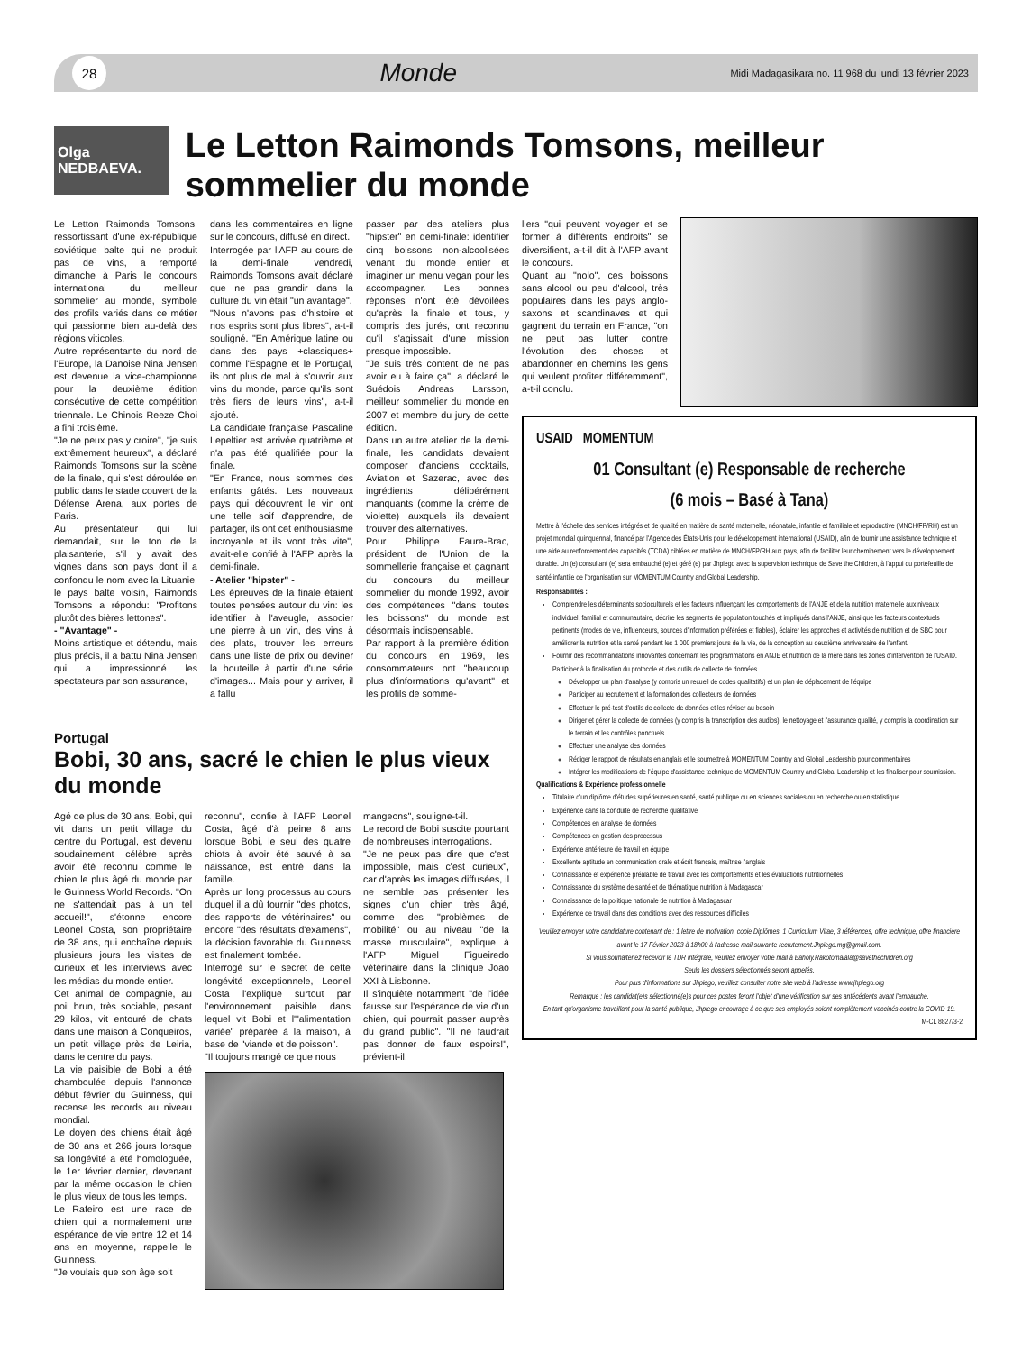28 Monde Midi Madagasikara no. 11 968 du lundi 13 février 2023
Olga NEDBAEVA.
Le Letton Raimonds Tomsons, meilleur sommelier du monde
Le Letton Raimonds Tomsons, ressortissant d'une ex-république soviétique balte qui ne produit pas de vins, a remporté dimanche à Paris le concours international du meilleur sommelier au monde, symbole des profils variés dans ce métier qui passionne bien au-delà des régions viticoles.
Autre représentante du nord de l'Europe, la Danoise Nina Jensen est devenue la vice-championne pour la deuxième édition consécutive de cette compétition triennale. Le Chinois Reeze Choi a fini troisième.
"Je ne peux pas y croire", "je suis extrêmement heureux", a déclaré Raimonds Tomsons sur la scène de la finale, qui s'est déroulée en public dans le stade couvert de la Défense Arena, aux portes de Paris.
Au présentateur qui lui demandait, sur le ton de la plaisanterie, s'il y avait des vignes dans son pays dont il a confondu le nom avec la Lituanie, le pays balte voisin, Raimonds Tomsons a répondu: "Profitons plutôt des bières lettones".
- "Avantage" -
Moins artistique et détendu, mais plus précis, il a battu Nina Jensen qui a impressionné les spectateurs par son assurance,
dans les commentaires en ligne sur le concours, diffusé en direct.
Interrogée par l'AFP au cours de la demi-finale vendredi, Raimonds Tomsons avait déclaré que ne pas grandir dans la culture du vin était "un avantage".
"Nous n'avons pas d'histoire et nos esprits sont plus libres", a-t-il souligné. "En Amérique latine ou dans des pays +classiques+ comme l'Espagne et le Portugal, ils ont plus de mal à s'ouvrir aux vins du monde, parce qu'ils sont très fiers de leurs vins", a-t-il ajouté.
La candidate française Pascaline Lepeltier est arrivée quatrième et n'a pas été qualifiée pour la finale.
"En France, nous sommes des enfants gâtés. Les nouveaux pays qui découvrent le vin ont une telle soif d'apprendre, de partager, ils ont cet enthousiasme incroyable et ils vont très vite", avait-elle confié à l'AFP après la demi-finale.
- Atelier "hipster" -
Les épreuves de la finale étaient toutes pensées autour du vin: les identifier à l'aveugle, associer une pierre à un vin, des vins à des plats, trouver les erreurs dans une liste de prix ou deviner la bouteille à partir d'une série d'images... Mais pour y arriver, il a fallu
passer par des ateliers plus "hipster" en demi-finale: identifier cinq boissons non-alcoolisées venant du monde entier et imaginer un menu vegan pour les accompagner. Les bonnes réponses n'ont été dévoilées qu'après la finale et tous, y compris des jurés, ont reconnu qu'il s'agissait d'une mission presque impossible.
"Je suis très content de ne pas avoir eu à faire ça", a déclaré le Suédois Andreas Larsson, meilleur sommelier du monde en 2007 et membre du jury de cette édition.
Dans un autre atelier de la demi-finale, les candidats devaient composer d'anciens cocktails, Aviation et Sazerac, avec des ingrédients délibérément manquants (comme la crème de violette) auxquels ils devaient trouver des alternatives.
Pour Philippe Faure-Brac, président de l'Union de la sommellerie française et gagnant du concours du meilleur sommelier du monde 1992, avoir des compétences "dans toutes les boissons" du monde est désormais indispensable.
Par rapport à la première édition du concours en 1969, les consommateurs ont "beaucoup plus d'informations qu'avant" et les profils de somme-
liers "qui peuvent voyager et se former à différents endroits" se diversifient, a-t-il dit à l'AFP avant le concours.
Quant au "nolo", ces boissons sans alcool ou peu d'alcool, très populaires dans les pays anglo-saxons et scandinaves et qui gagnent du terrain en France, "on ne peut pas lutter contre l'évolution des choses et abandonner en chemins les gens qui veulent profiter différemment", a-t-il conclu.
USAID MOMENTUM
01 Consultant (e) Responsable de recherche
(6 mois – Basé à Tana)
Mettre à l'échelle des services intégrés et de qualité en matière de santé maternelle, néonatale, infantile et familiale et reproductive (MNCH/FP/RH) est un projet mondial quinquennal, financé par l'Agence des États-Unis pour le développement international (USAID), afin de fournir une assistance technique et une aide au renforcement des capacités (TCDA) ciblées en matière de MNCH/FP/RH aux pays, afin de faciliter leur cheminement vers le développement durable. Un (e) consultant (e) sera embauché (e) et géré (e) par Jhpiego avec la supervision technique de Save the Children, à l'appui du portefeuille de santé infantile de l'organisation sur MOMENTUM Country and Global Leadership.
Responsabilités :
Comprendre les déterminants socioculturels et les facteurs influençant les comportements de l'ANJE et de la nutrition maternelle aux niveaux individuel, familial et communautaire, décrire les segments de population touchés et impliqués dans l'ANJE, ainsi que les facteurs contextuels pertinents (modes de vie, influenceurs, sources d'information préférées et fiables), éclairer les approches et activités de nutrition et de SBC pour améliorer la nutrition et la santé pendant les 1 000 premiers jours de la vie, de la conception au deuxième anniversaire de l'enfant.
Fournir des recommandations innovantes concernant les programmations en ANJE et nutrition de la mère dans les zones d'intervention de l'USAID. Participer à la finalisation du protocole et des outils de collecte de données.
Développer un plan d'analyse (y compris un recueil de codes qualitatifs) et un plan de déplacement de l'équipe
Participer au recrutement et la formation des collecteurs de données
Effectuer le pré-test d'outils de collecte de données et les réviser au besoin
Diriger et gérer la collecte de données (y compris la transcription des audios), le nettoyage et l'assurance qualité, y compris la coordination sur le terrain et les contrôles ponctuels
Effectuer une analyse des données
Rédiger le rapport de résultats en anglais et le soumettre à MOMENTUM Country and Global Leadership pour commentaires
Intégrer les modifications de l'équipe d'assistance technique de MOMENTUM Country and Global Leadership et les finaliser pour soumission.
Qualifications & Expérience professionnelle
Titulaire d'un diplôme d'études supérieures en santé, santé publique ou en sciences sociales ou en recherche ou en statistique.
Expérience dans la conduite de recherche qualitative
Compétences en analyse de données
Compétences en gestion des processus
Expérience antérieure de travail en équipe
Excellente aptitude en communication orale et écrit français, maîtrise l'anglais
Connaissance et expérience préalable de travail avec les comportements et les évaluations nutritionnelles
Connaissance du système de santé et de thématique nutrition à Madagascar
Connaissance de la politique nationale de nutrition à Madagascar
Expérience de travail dans des conditions avec des ressources difficiles
Veuillez envoyer votre candidature contenant de : 1 lettre de motivation, copie Diplômes, 1 Curriculum Vitae, 3 références, offre technique, offre financière avant le 17 Février 2023 à 18h00 à l'adresse mail suivante recrutement.Jhpiego.mg@gmail.com.
Si vous souhaiteriez recevoir le TDR intégrale, veuillez envoyer votre mail à Baholy.Rakotomalala@savethechildren.org
Seuls les dossiers sélectionnés seront appelés.
Pour plus d'informations sur Jhpiego, veuillez consulter notre site web à l'adresse www.jhpiego.org
Remarque : les candidat(e)s sélectionné(e)s pour ces postes feront l'objet d'une vérification sur ses antécédents avant l'embauche.
En tant qu'organisme travaillant pour la santé publique, Jhpiego encourage à ce que ses employés soient complètement vaccinés contre la COVID-19.
M-CL 8827/3-2
Portugal
Bobi, 30 ans, sacré le chien le plus vieux du monde
Agé de plus de 30 ans, Bobi, qui vit dans un petit village du centre du Portugal, est devenu soudainement célèbre après avoir été reconnu comme le chien le plus âgé du monde par le Guinness World Records. "On ne s'attendait pas à un tel accueil!", s'étonne encore Leonel Costa, son propriétaire de 38 ans, qui enchaîne depuis plusieurs jours les visites de curieux et les interviews avec les médias du monde entier.
Cet animal de compagnie, au poil brun, très sociable, pesant 29 kilos, vit entouré de chats dans une maison à Conqueiros, un petit village près de Leiria, dans le centre du pays.
La vie paisible de Bobi a été chamboulée depuis l'annonce début février du Guinness, qui recense les records au niveau mondial.
Le doyen des chiens était âgé de 30 ans et 266 jours lorsque sa longévité a été homologuée, le 1er février dernier, devenant par la même occasion le chien le plus vieux de tous les temps.
Le Rafeiro est une race de chien qui a normalement une espérance de vie entre 12 et 14 ans en moyenne, rappelle le Guinness.
"Je voulais que son âge soit
reconnu", confie à l'AFP Leonel Costa, âgé d'à peine 8 ans lorsque Bobi, le seul des quatre chiots à avoir été sauvé à sa naissance, est entré dans la famille.
Après un long processus au cours duquel il a dû fournir "des photos, des rapports de vétérinaires" ou encore "des résultats d'examens", la décision favorable du Guinness est finalement tombée.
Interrogé sur le secret de cette longévité exceptionnele, Leonel Costa l'explique surtout par l'environnement paisible dans lequel vit Bobi et l'"alimentation variée" préparée à la maison, à base de "viande et de poisson".
"Il toujours mangé ce que nous
mangeons", souligne-t-il.
Le record de Bobi suscite pourtant de nombreuses interrogations.
"Je ne peux pas dire que c'est impossible, mais c'est curieux", car d'après les images diffusées, il ne semble pas présenter les signes d'un chien très âgé, comme des "problèmes de mobilité" ou au niveau "de la masse musculaire", explique à l'AFP Miguel Figueiredo vétérinaire dans la clinique Joao XXI à Lisbonne.
Il s'inquiète notamment "de l'idée fausse sur l'espérance de vie d'un chien, qui pourrait passer auprès du grand public". "Il ne faudrait pas donner de faux espoirs!", prévient-il.